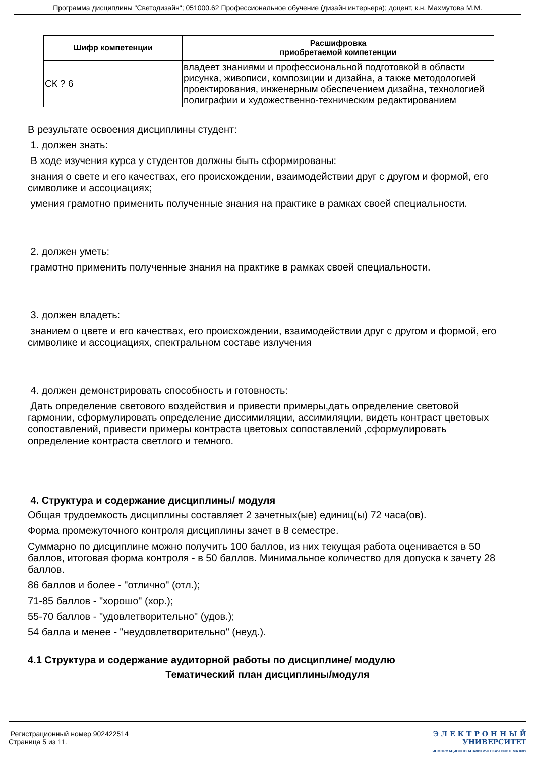Программа дисциплины "Светодизайн"; 051000.62 Профессиональное обучение (дизайн интерьера); доцент, к.н. Махмутова М.М.
| Шифр компетенции | Расшифровка приобретаемой компетенции |
| --- | --- |
| СК ? 6 | владеет знаниями и профессиональной подготовкой в области рисунка, живописи, композиции и дизайна, а также методологией проектирования, инженерным обеспечением дизайна, технологией полиграфии и художественно-техническим редактированием |
В результате освоения дисциплины студент:
1. должен знать:
В ходе изучения курса у студентов должны быть сформированы:
знания о свете и его качествах, его происхождении, взаимодействии друг с другом и формой, его символике и ассоциациях;
умения грамотно применить полученные знания на практике в рамках своей специальности.
2. должен уметь:
грамотно применить полученные знания на практике в рамках своей специальности.
3. должен владеть:
знанием о цвете и его качествах, его происхождении, взаимодействии друг с другом и формой, его символике и ассоциациях, спектральном составе излучения
4. должен демонстрировать способность и готовность:
Дать определение светового воздействия и привести примеры,дать определение световой гармонии, сформулировать определение диссимиляции, ассимиляции, видеть контраст цветовых сопоставлений, привести примеры контраста цветовых сопоставлений ,сформулировать определение контраста светлого и темного.
4. Структура и содержание дисциплины/ модуля
Общая трудоемкость дисциплины составляет 2 зачетных(ые) единиц(ы) 72 часа(ов).
Форма промежуточного контроля дисциплины зачет в 8 семестре.
Суммарно по дисциплине можно получить 100 баллов, из них текущая работа оценивается в 50 баллов, итоговая форма контроля - в 50 баллов. Минимальное количество для допуска к зачету 28 баллов.
86 баллов и более - "отлично" (отл.);
71-85 баллов - "хорошо" (хор.);
55-70 баллов - "удовлетворительно" (удов.);
54 балла и менее - "неудовлетворительно" (неуд.).
4.1 Структура и содержание аудиторной работы по дисциплине/ модулю
Тематический план дисциплины/модуля
Регистрационный номер 902422514
Страница 5 из 11.
Э Л Е К Т Р О Н Н Ы Й
УНИВЕРСИТЕТ
ИНФОРМАЦИОННО АНАЛИТИЧЕСКАЯ СИСТЕМА КФУ